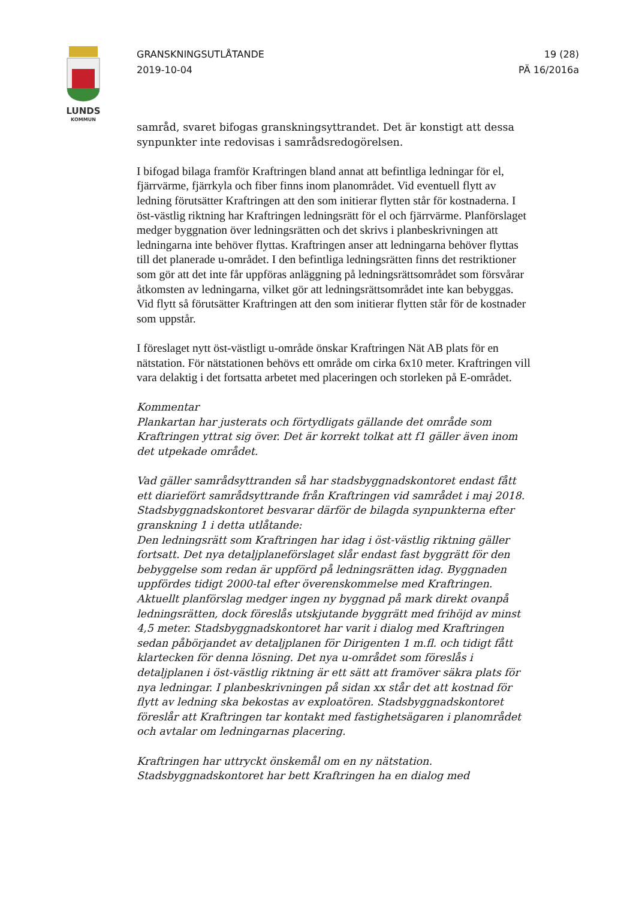LUNDS
KOMMUN
GRANSKNINGSUTLÅTANDE
2019-10-04
19 (28)
PÄ 16/2016a
samråd, svaret bifogas granskningsyttrandet. Det är konstigt att dessa synpunkter inte redovisas i samrådsredogörelsen.
I bifogad bilaga framför Kraftringen bland annat att befintliga ledningar för el, fjärrvärme, fjärrkyla och fiber finns inom planområdet. Vid eventuell flytt av ledning förutsätter Kraftringen att den som initierar flytten står för kostnaderna. I öst-västlig riktning har Kraftringen ledningsrätt för el och fjärrvärme. Planförslaget medger byggnation över ledningsrätten och det skrivs i planbeskrivningen att ledningarna inte behöver flyttas. Kraftringen anser att ledningarna behöver flyttas till det planerade u-området. I den befintliga ledningsrätten finns det restriktioner som gör att det inte får uppföras anläggning på ledningsrättsområdet som försvårar åtkomsten av ledningarna, vilket gör att ledningsrättsområdet inte kan bebyggas. Vid flytt så förutsätter Kraftringen att den som initierar flytten står för de kostnader som uppstår.
I föreslaget nytt öst-västligt u-område önskar Kraftringen Nät AB plats för en nätstation. För nätstationen behövs ett område om cirka 6x10 meter. Kraftringen vill vara delaktig i det fortsatta arbetet med placeringen och storleken på E-området.
Kommentar
Plankartan har justerats och förtydligats gällande det område som Kraftringen yttrat sig över. Det är korrekt tolkat att f1 gäller även inom det utpekade området.
Vad gäller samrådsyttranden så har stadsbyggnadskontoret endast fått ett diariefört samrådsyttrande från Kraftringen vid samrådet i maj 2018. Stadsbyggnadskontoret besvarar därför de bilagda synpunkterna efter granskning 1 i detta utlåtande:
Den ledningsrätt som Kraftringen har idag i öst-västlig riktning gäller fortsatt. Det nya detaljplaneförslaget slår endast fast byggrätt för den bebyggelse som redan är uppförd på ledningsrätten idag. Byggnaden uppfördes tidigt 2000-tal efter överenskommelse med Kraftringen. Aktuellt planförslag medger ingen ny byggnad på mark direkt ovanpå ledningsrätten, dock föreslås utskjutande byggrätt med frihöjd av minst 4,5 meter. Stadsbyggnadskontoret har varit i dialog med Kraftringen sedan påbörjandet av detaljplanen för Dirigenten 1 m.fl. och tidigt fått klartecken för denna lösning. Det nya u-området som föreslås i detaljplanen i öst-västlig riktning är ett sätt att framöver säkra plats för nya ledningar. I planbeskrivningen på sidan xx står det att kostnad för flytt av ledning ska bekostas av exploatören. Stadsbyggnadskontoret föreslår att Kraftringen tar kontakt med fastighetsägaren i planområdet och avtalar om ledningarnas placering.
Kraftringen har uttryckt önskemål om en ny nätstation. Stadsbyggnadskontoret har bett Kraftringen ha en dialog med